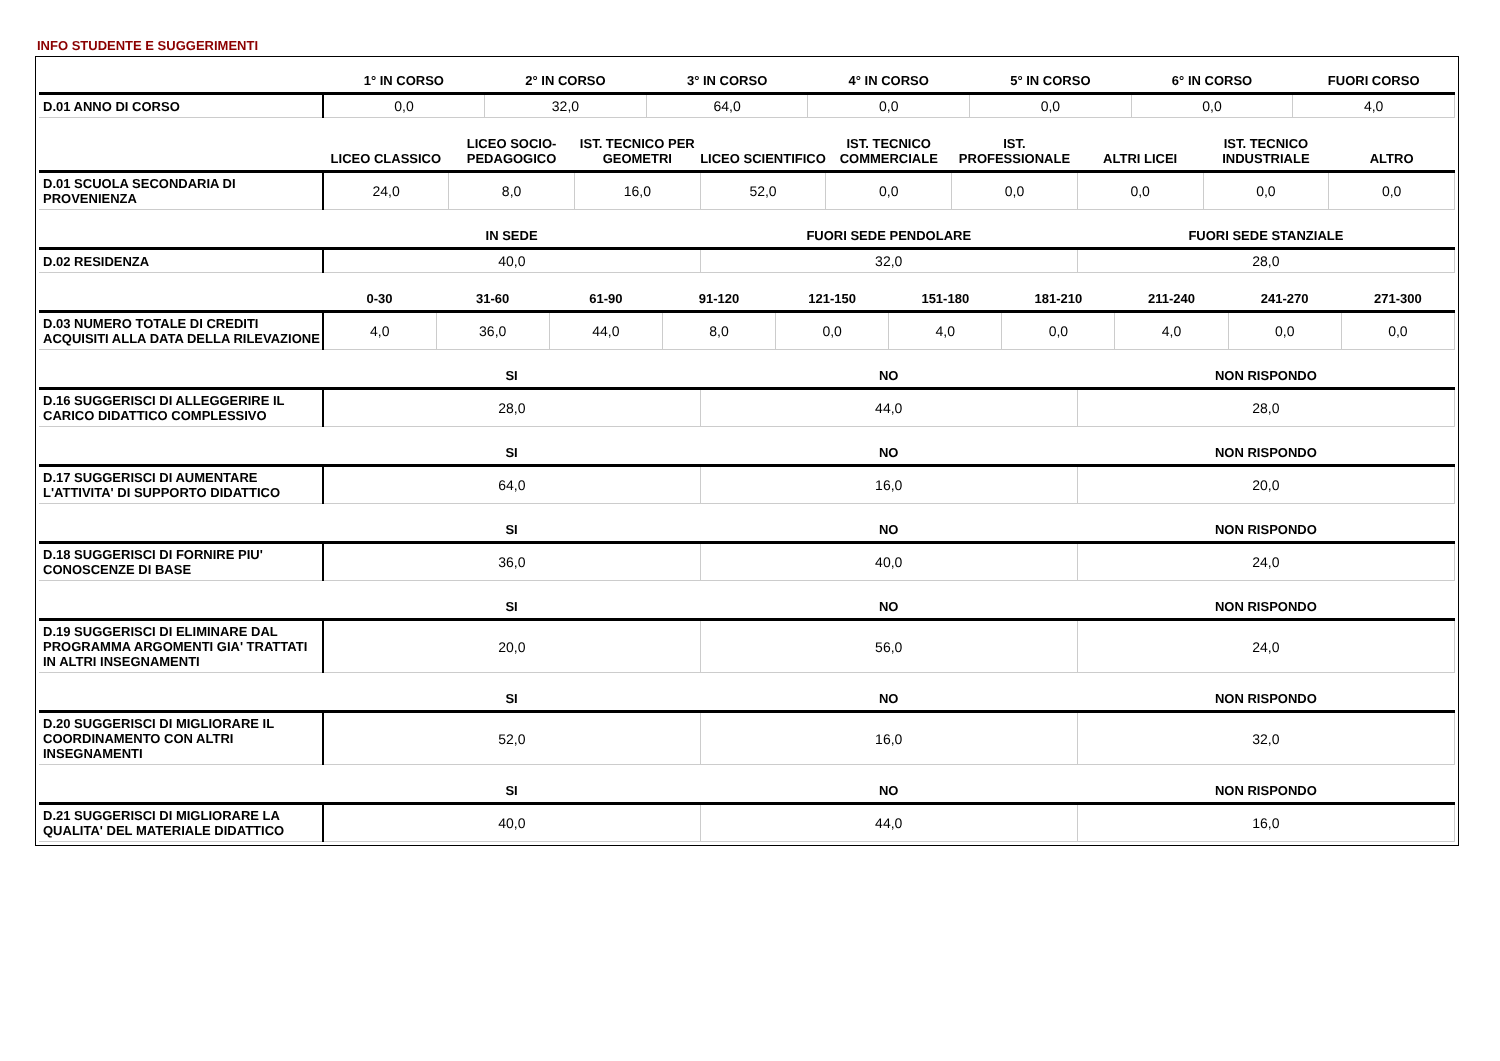INFO STUDENTE E SUGGERIMENTI
| | 1° IN CORSO | 2° IN CORSO | 3° IN CORSO | 4° IN CORSO | 5° IN CORSO | 6° IN CORSO | FUORI CORSO |
| --- | --- | --- | --- | --- | --- | --- | --- |
| D.01 ANNO DI CORSO | 0,0 | 32,0 | 64,0 | 0,0 | 0,0 | 0,0 | 4,0 |
| | LICEO CLASSICO | LICEO SOCIO-PEDAGOGICO | IST. TECNICO PER GEOMETRI | LICEO SCIENTIFICO | IST. TECNICO COMMERCIALE | IST. PROFESSIONALE | ALTRI LICEI | IST. TECNICO INDUSTRIALE | ALTRO |
| --- | --- | --- | --- | --- | --- | --- | --- | --- | --- |
| D.01 SCUOLA SECONDARIA DI PROVENIENZA | 24,0 | 8,0 | 16,0 | 52,0 | 0,0 | 0,0 | 0,0 | 0,0 | 0,0 |
| | IN SEDE | FUORI SEDE PENDOLARE | FUORI SEDE STANZIALE |
| --- | --- | --- | --- |
| D.02 RESIDENZA | 40,0 | 32,0 | 28,0 |
| | 0-30 | 31-60 | 61-90 | 91-120 | 121-150 | 151-180 | 181-210 | 211-240 | 241-270 | 271-300 |
| --- | --- | --- | --- | --- | --- | --- | --- | --- | --- | --- |
| D.03 NUMERO TOTALE DI CREDITI ACQUISITI ALLA DATA DELLA RILEVAZIONE | 4,0 | 36,0 | 44,0 | 8,0 | 0,0 | 4,0 | 0,0 | 4,0 | 0,0 | 0,0 |
| | SI | NO | NON RISPONDO |
| --- | --- | --- | --- |
| D.16 SUGGERISCI DI ALLEGGERIRE IL CARICO DIDATTICO COMPLESSIVO | 28,0 | 44,0 | 28,0 |
| | SI | NO | NON RISPONDO |
| --- | --- | --- | --- |
| D.17 SUGGERISCI DI AUMENTARE L'ATTIVITA' DI SUPPORTO DIDATTICO | 64,0 | 16,0 | 20,0 |
| | SI | NO | NON RISPONDO |
| --- | --- | --- | --- |
| D.18 SUGGERISCI DI FORNIRE PIU' CONOSCENZE DI BASE | 36,0 | 40,0 | 24,0 |
| | SI | NO | NON RISPONDO |
| --- | --- | --- | --- |
| D.19 SUGGERISCI DI ELIMINARE DAL PROGRAMMA ARGOMENTI GIA' TRATTATI IN ALTRI INSEGNAMENTI | 20,0 | 56,0 | 24,0 |
| | SI | NO | NON RISPONDO |
| --- | --- | --- | --- |
| D.20 SUGGERISCI DI MIGLIORARE IL COORDINAMENTO CON ALTRI INSEGNAMENTI | 52,0 | 16,0 | 32,0 |
| | SI | NO | NON RISPONDO |
| --- | --- | --- | --- |
| D.21 SUGGERISCI DI MIGLIORARE LA QUALITA' DEL MATERIALE DIDATTICO | 40,0 | 44,0 | 16,0 |